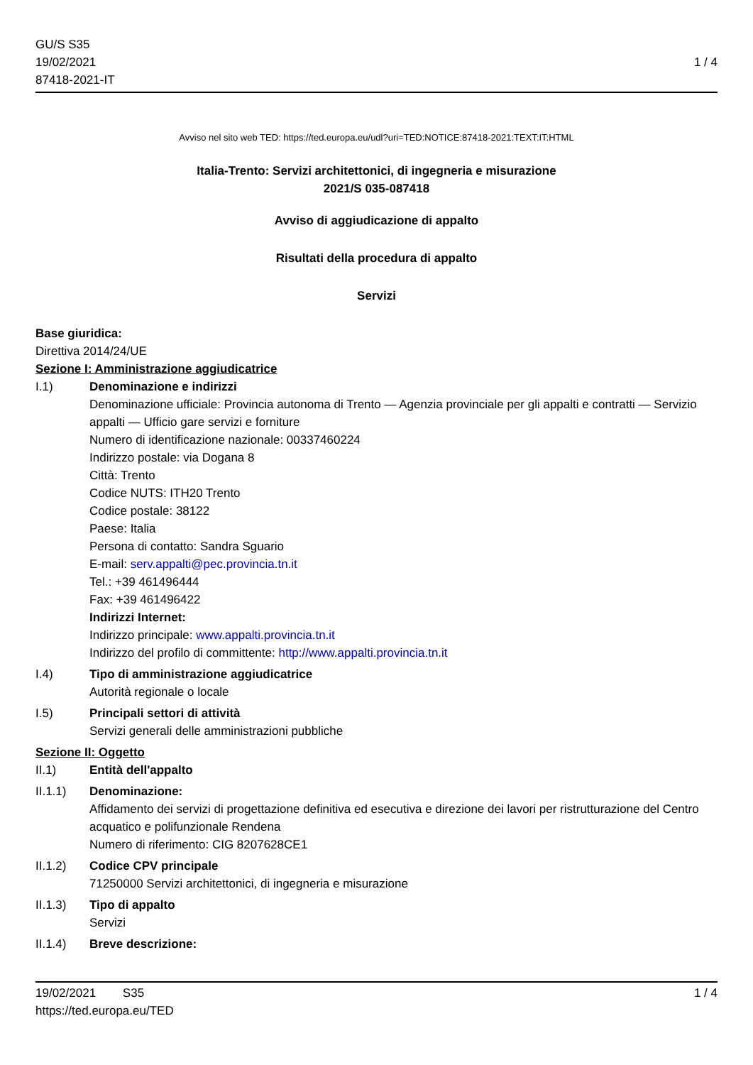GU/S S35
19/02/2021
87418-2021-IT
1 / 4
Avviso nel sito web TED: https://ted.europa.eu/udl?uri=TED:NOTICE:87418-2021:TEXT:IT:HTML
Italia-Trento: Servizi architettonici, di ingegneria e misurazione
2021/S 035-087418
Avviso di aggiudicazione di appalto
Risultati della procedura di appalto
Servizi
Base giuridica:
Direttiva 2014/24/UE
Sezione I: Amministrazione aggiudicatrice
I.1) Denominazione e indirizzi
Denominazione ufficiale: Provincia autonoma di Trento — Agenzia provinciale per gli appalti e contratti — Servizio appalti — Ufficio gare servizi e forniture
Numero di identificazione nazionale: 00337460224
Indirizzo postale: via Dogana 8
Città: Trento
Codice NUTS: ITH20 Trento
Codice postale: 38122
Paese: Italia
Persona di contatto: Sandra Sguario
E-mail: serv.appalti@pec.provincia.tn.it
Tel.: +39 461496444
Fax: +39 461496422
Indirizzi Internet:
Indirizzo principale: www.appalti.provincia.tn.it
Indirizzo del profilo di committente: http://www.appalti.provincia.tn.it
I.4) Tipo di amministrazione aggiudicatrice
Autorità regionale o locale
I.5) Principali settori di attività
Servizi generali delle amministrazioni pubbliche
Sezione II: Oggetto
II.1) Entità dell'appalto
II.1.1) Denominazione:
Affidamento dei servizi di progettazione definitiva ed esecutiva e direzione dei lavori per ristrutturazione del Centro acquatico e polifunzionale Rendena
Numero di riferimento: CIG 8207628CE1
II.1.2) Codice CPV principale
71250000 Servizi architettonici, di ingegneria e misurazione
II.1.3) Tipo di appalto
Servizi
II.1.4) Breve descrizione:
19/02/2021 S35
https://ted.europa.eu/TED
1 / 4